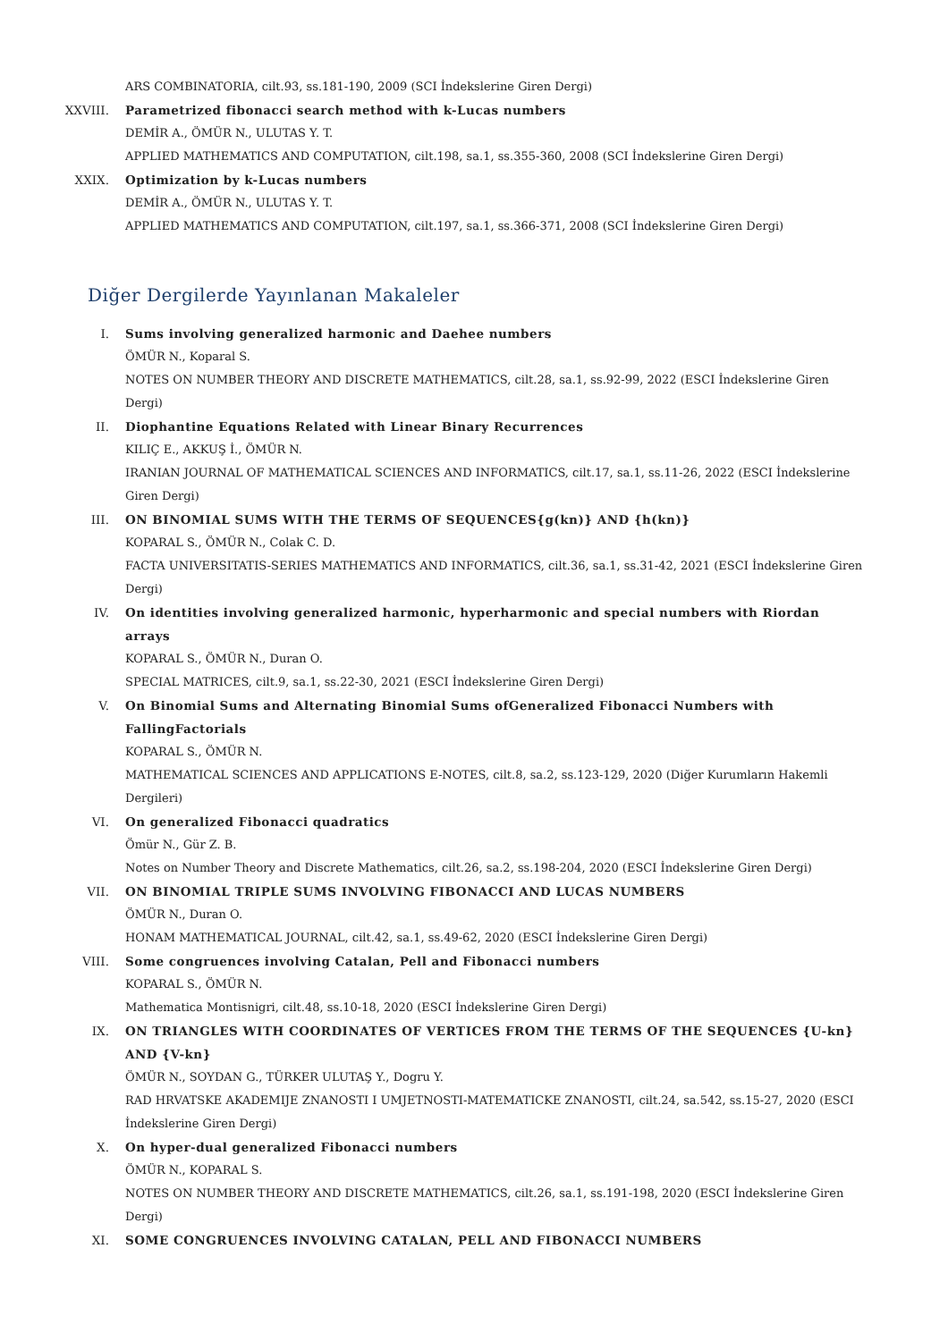ARS COMBINATORIA, cilt.93, ss.181-190, 2009 (SCI İndekslerine Giren Dergi)
XXVIII. Parametrized fibonacci search method with k-Lucas numbers
DEMİR A., ÖMÜR N., ULUTAS Y. T.
APPLIED MATHEMATICS AND COMPUTATION, cilt.198, sa.1, ss.355-360, 2008 (SCI İndekslerine Giren Dergi)
XXIX. Optimization by k-Lucas numbers
DEMİR A., ÖMÜR N., ULUTAS Y. T.
APPLIED MATHEMATICS AND COMPUTATION, cilt.197, sa.1, ss.366-371, 2008 (SCI İndekslerine Giren Dergi)
Diğer Dergilerde Yayınlanan Makaleler
I. Sums involving generalized harmonic and Daehee numbers
ÖMÜR N., Koparal S.
NOTES ON NUMBER THEORY AND DISCRETE MATHEMATICS, cilt.28, sa.1, ss.92-99, 2022 (ESCI İndekslerine Giren Dergi)
II. Diophantine Equations Related with Linear Binary Recurrences
KILIÇ E., AKKUŞ İ., ÖMÜR N.
IRANIAN JOURNAL OF MATHEMATICAL SCIENCES AND INFORMATICS, cilt.17, sa.1, ss.11-26, 2022 (ESCI İndekslerine Giren Dergi)
III. ON BINOMIAL SUMS WITH THE TERMS OF SEQUENCES{g(kn)} AND {h(kn)}
KOPARAL S., ÖMÜR N., Colak C. D.
FACTA UNIVERSITATIS-SERIES MATHEMATICS AND INFORMATICS, cilt.36, sa.1, ss.31-42, 2021 (ESCI İndekslerine Giren Dergi)
IV. On identities involving generalized harmonic, hyperharmonic and special numbers with Riordan arrays
KOPARAL S., ÖMÜR N., Duran O.
SPECIAL MATRICES, cilt.9, sa.1, ss.22-30, 2021 (ESCI İndekslerine Giren Dergi)
V. On Binomial Sums and Alternating Binomial Sums ofGeneralized Fibonacci Numbers with FallingFactorials
KOPARAL S., ÖMÜR N.
MATHEMATICAL SCIENCES AND APPLICATIONS E-NOTES, cilt.8, sa.2, ss.123-129, 2020 (Diğer Kurumların Hakemli Dergileri)
VI. On generalized Fibonacci quadratics
Ömür N., Gür Z. B.
Notes on Number Theory and Discrete Mathematics, cilt.26, sa.2, ss.198-204, 2020 (ESCI İndekslerine Giren Dergi)
VII. ON BINOMIAL TRIPLE SUMS INVOLVING FIBONACCI AND LUCAS NUMBERS
ÖMÜR N., Duran O.
HONAM MATHEMATICAL JOURNAL, cilt.42, sa.1, ss.49-62, 2020 (ESCI İndekslerine Giren Dergi)
VIII. Some congruences involving Catalan, Pell and Fibonacci numbers
KOPARAL S., ÖMÜR N.
Mathematica Montisnigri, cilt.48, ss.10-18, 2020 (ESCI İndekslerine Giren Dergi)
IX. ON TRIANGLES WITH COORDINATES OF VERTICES FROM THE TERMS OF THE SEQUENCES {U-kn} AND {V-kn}
ÖMÜR N., SOYDAN G., TÜRKER ULUTAŞ Y., Dogru Y.
RAD HRVATSKE AKADEMIJE ZNANOSTI I UMJETNOSTI-MATEMATICKE ZNANOSTI, cilt.24, sa.542, ss.15-27, 2020 (ESCI İndekslerine Giren Dergi)
X. On hyper-dual generalized Fibonacci numbers
ÖMÜR N., KOPARAL S.
NOTES ON NUMBER THEORY AND DISCRETE MATHEMATICS, cilt.26, sa.1, ss.191-198, 2020 (ESCI İndekslerine Giren Dergi)
XI. SOME CONGRUENCES INVOLVING CATALAN, PELL AND FIBONACCI NUMBERS